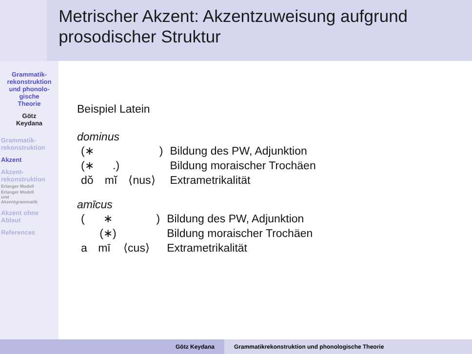Metrischer Akzent: Akzentzuweisung aufgrund prosodischer Struktur
Grammatik-
rekonstruktion
und phonolo-
gische
Theorie
Götz
Keydana
Grammatik-
rekonstruktion
Akzent
Akzent-
rekonstruktion
Erlanger Modell
Erlanger Modell
und
Akzentgrammatik
Akzent ohne
Ablaut
References
Beispiel Latein
dominus
| (∗ ) | | | Bildung des PW, Adjunktion |
| (∗ .) | | | Bildung moraischer Trochäen |
| dŏ | mĭ | ⟨nus⟩ | Extrametrikalität |
amīcus
| ( ∗ ) | | | Bildung des PW, Adjunktion |
| (∗) | | | Bildung moraischer Trochäen |
| a | mī | ⟨cus⟩ | Extrametrikalität |
Götz Keydana Grammatikrekonstruktion und phonologische Theorie